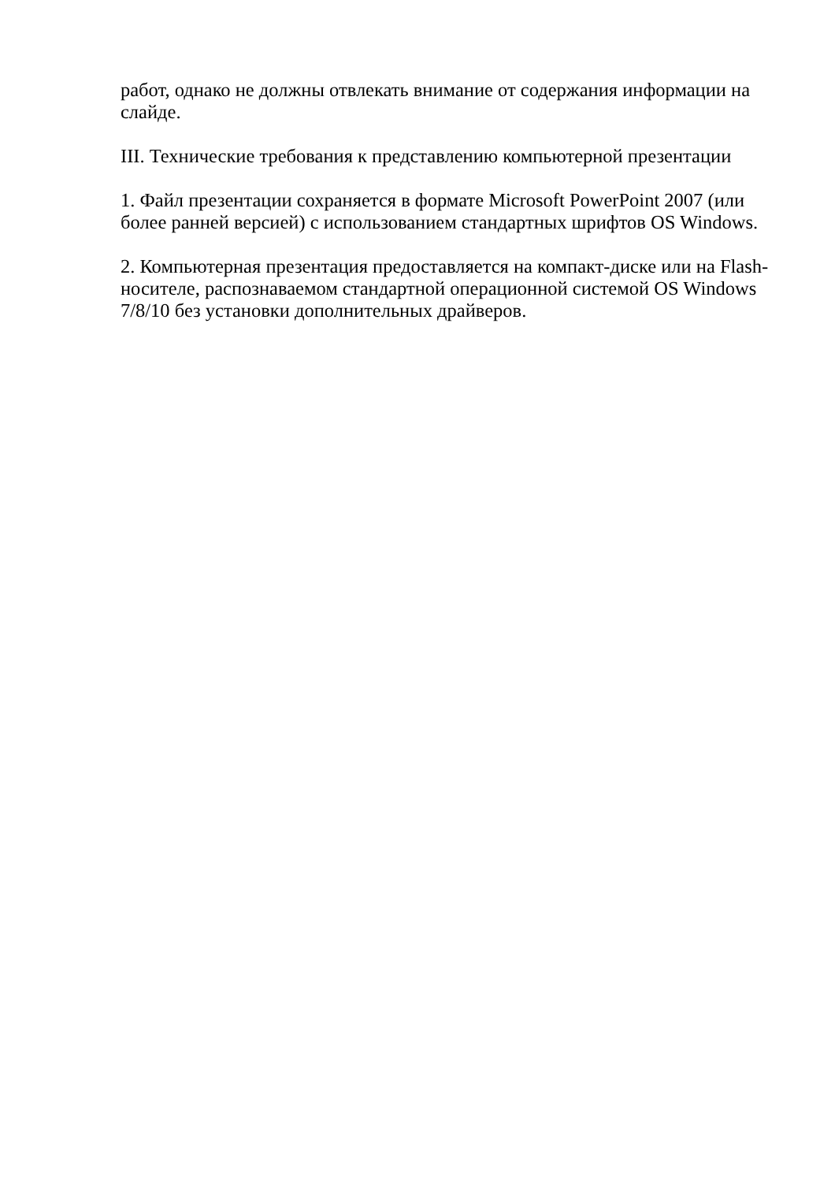работ, однако не должны отвлекать внимание от содержания информации на слайде.
III. Технические требования к представлению компьютерной презентации
1. Файл презентации сохраняется в формате Microsoft PowerPoint 2007 (или более ранней версией) с использованием стандартных шрифтов OS Windows.
2. Компьютерная презентация предоставляется на компакт-диске или на Flash-носителе, распознаваемом стандартной операционной системой OS Windows 7/8/10 без установки дополнительных драйверов.